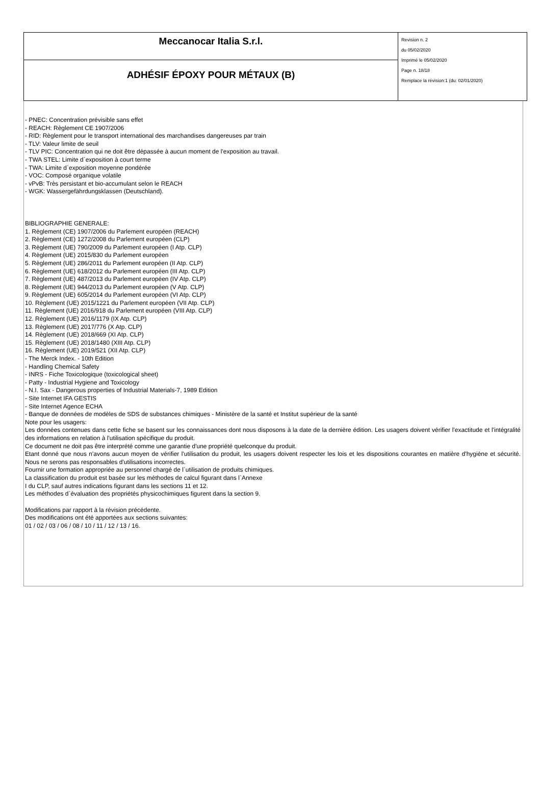| Meccanocar Italia S.r.l. | Revision n. 2 du 05/02/2020 Imprimè le 05/02/2020 Page n. 18/18 Remplace la révision:1 (du: 02/01/2020) |
| ADHÉSIF ÉPOXY POUR MÉTAUX (B) | |
- PNEC: Concentration prévisible sans effet
- REACH: Règlement CE 1907/2006
- RID: Règlement pour le transport international des marchandises dangereuses par train
- TLV: Valeur limite de seuil
- TLV PIC: Concentration qui ne doit être dépassée à aucun moment de l'exposition au travail.
- TWA STEL: Limite d`exposition à court terme
- TWA: Limite d`exposition moyenne pondérée
- VOC: Composé organique volatile
- vPvB: Très persistant et bio-accumulant selon le REACH
- WGK: Wassergefährdungsklassen (Deutschland).
BIBLIOGRAPHIE GENERALE:
1. Règlement (CE) 1907/2006 du Parlement européen (REACH)
2. Règlement (CE) 1272/2008 du Parlement européen (CLP)
3. Règlement (UE) 790/2009 du Parlement européen (I Atp. CLP)
4. Règlement (UE) 2015/830 du Parlement européen
5. Règlement (UE) 286/2011 du Parlement européen (II Atp. CLP)
6. Règlement (UE) 618/2012 du Parlement européen (III Atp. CLP)
7. Règlement (UE) 487/2013 du Parlement européen (IV Atp. CLP)
8. Règlement (UE) 944/2013 du Parlement européen (V Atp. CLP)
9. Règlement (UE) 605/2014 du Parlement européen (VI Atp. CLP)
10. Règlement (UE) 2015/1221 du Parlement européen (VII Atp. CLP)
11. Règlement (UE) 2016/918 du Parlement européen (VIII Atp. CLP)
12. Règlement (UE) 2016/1179 (IX Atp. CLP)
13. Règlement (UE) 2017/776 (X Atp. CLP)
14. Règlement (UE) 2018/669 (XI Atp. CLP)
15. Règlement (UE) 2018/1480 (XIII Atp. CLP)
16. Règlement (UE) 2019/521 (XII Atp. CLP)
- The Merck Index. - 10th Edition
- Handling Chemical Safety
- INRS - Fiche Toxicologique (toxicological sheet)
- Patty - Industrial Hygiene and Toxicology
- N.I. Sax - Dangerous properties of Industrial Materials-7, 1989 Edition
- Site Internet IFA GESTIS
- Site Internet Agence ECHA
- Banque de données de modèles de SDS de substances chimiques - Ministère de la santé et Institut supérieur de la santé
Note pour les usagers:
Les données contenues dans cette fiche se basent sur les connaissances dont nous disposons à la date de la dernière édition. Les usagers doivent vérifier l'exactitude et l'intégralité des informations en relation à l'utilisation spécifique du produit.
Ce document ne doit pas être interprété comme une garantie d'une propriété quelconque du produit.
Etant donné que nous n'avons aucun moyen de vérifier l'utilisation du produit, les usagers doivent respecter les lois et les dispositions courantes en matière d'hygiène et sécurité. Nous ne serons pas responsables d'utilisations incorrectes.
Fournir une formation appropriée au personnel chargé de l`utilisation de produits chimiques.
La classification du produit est basée sur les méthodes de calcul figurant dans l`Annexe
I du CLP, sauf autres indications figurant dans les sections 11 et 12.
Les méthodes d`évaluation des propriétés physicochimiques figurent dans la section 9.
Modifications par rapport à la révision précédente.
Des modifications ont été apportées aux sections suivantes:
01 / 02 / 03 / 06 / 08 / 10 / 11 / 12 / 13 / 16.